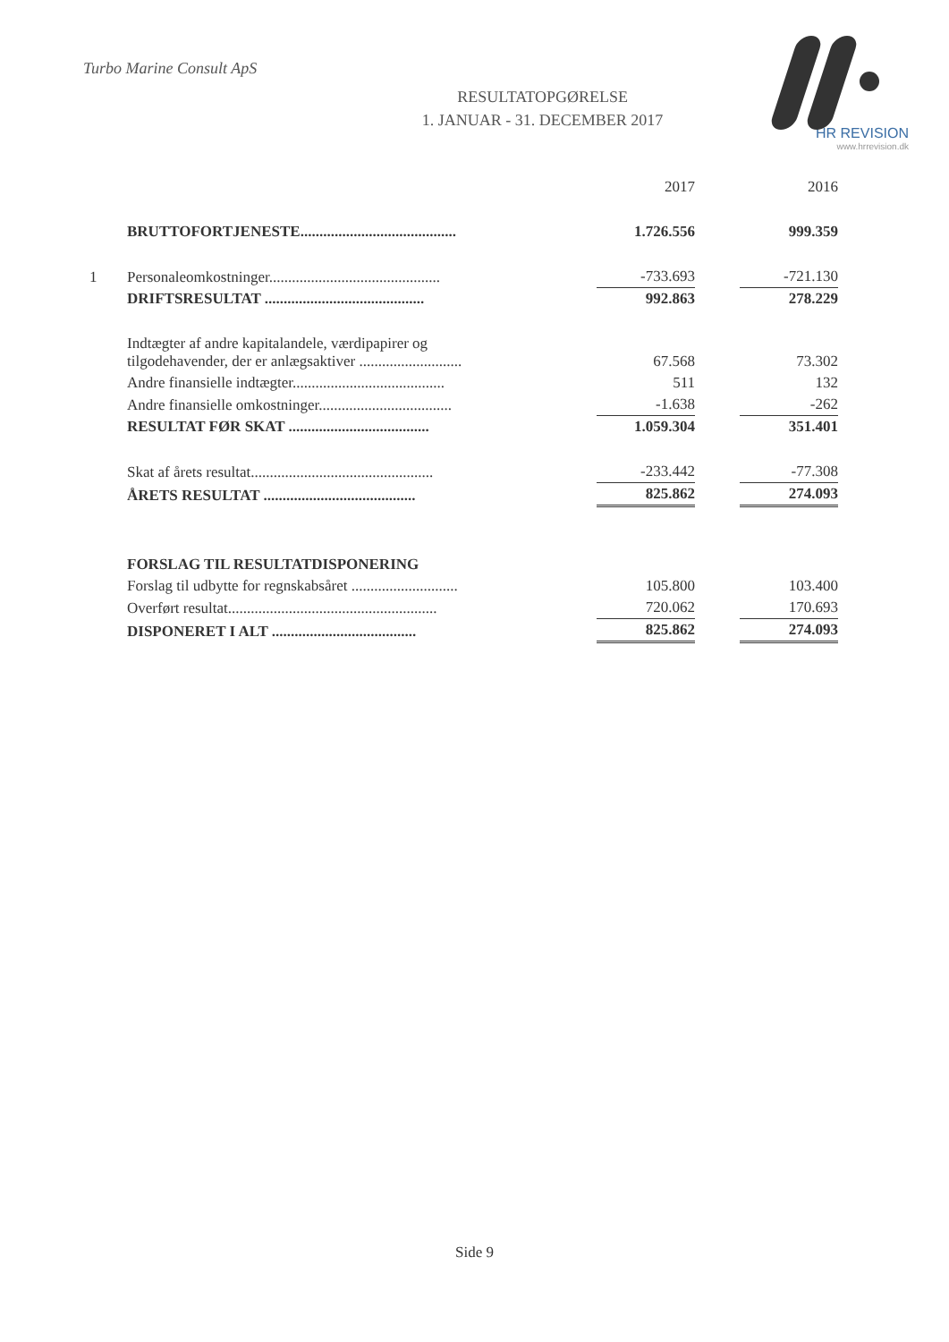Turbo Marine Consult ApS
RESULTATOPGØRELSE
1. JANUAR - 31. DECEMBER 2017
HR REVISION
www.hrrevision.dk
| | | | 2017 | | 2016 |
| | BRUTTOFORTJENESTE......................................... | | 1.726.556 | | 999.359 |
| 1 | Personaleomkostninger............................................. | | -733.693 | | -721.130 |
| | DRIFTSRESULTAT .......................................... | | 992.863 | | 278.229 |
| | Indtægter af andre kapitalandele, værdipapirer og tilgodehavender, der er anlægsaktiver ........................... | | 67.568 | | 73.302 |
| | Andre finansielle indtægter........................................ | | 511 | | 132 |
| | Andre finansielle omkostninger................................... | | -1.638 | | -262 |
| | RESULTAT FØR SKAT ..................................... | | 1.059.304 | | 351.401 |
| | Skat af årets resultat................................................ | | -233.442 | | -77.308 |
| | ÅRETS RESULTAT ........................................ | | 825.862 | | 274.093 |
| | FORSLAG TIL RESULTATDISPONERING | | | | |
| | Forslag til udbytte for regnskabsåret ............................ | | 105.800 | | 103.400 |
| | Overført resultat....................................................... | | 720.062 | | 170.693 |
| | DISPONERET I ALT ...................................... | | 825.862 | | 274.093 |
Side 9